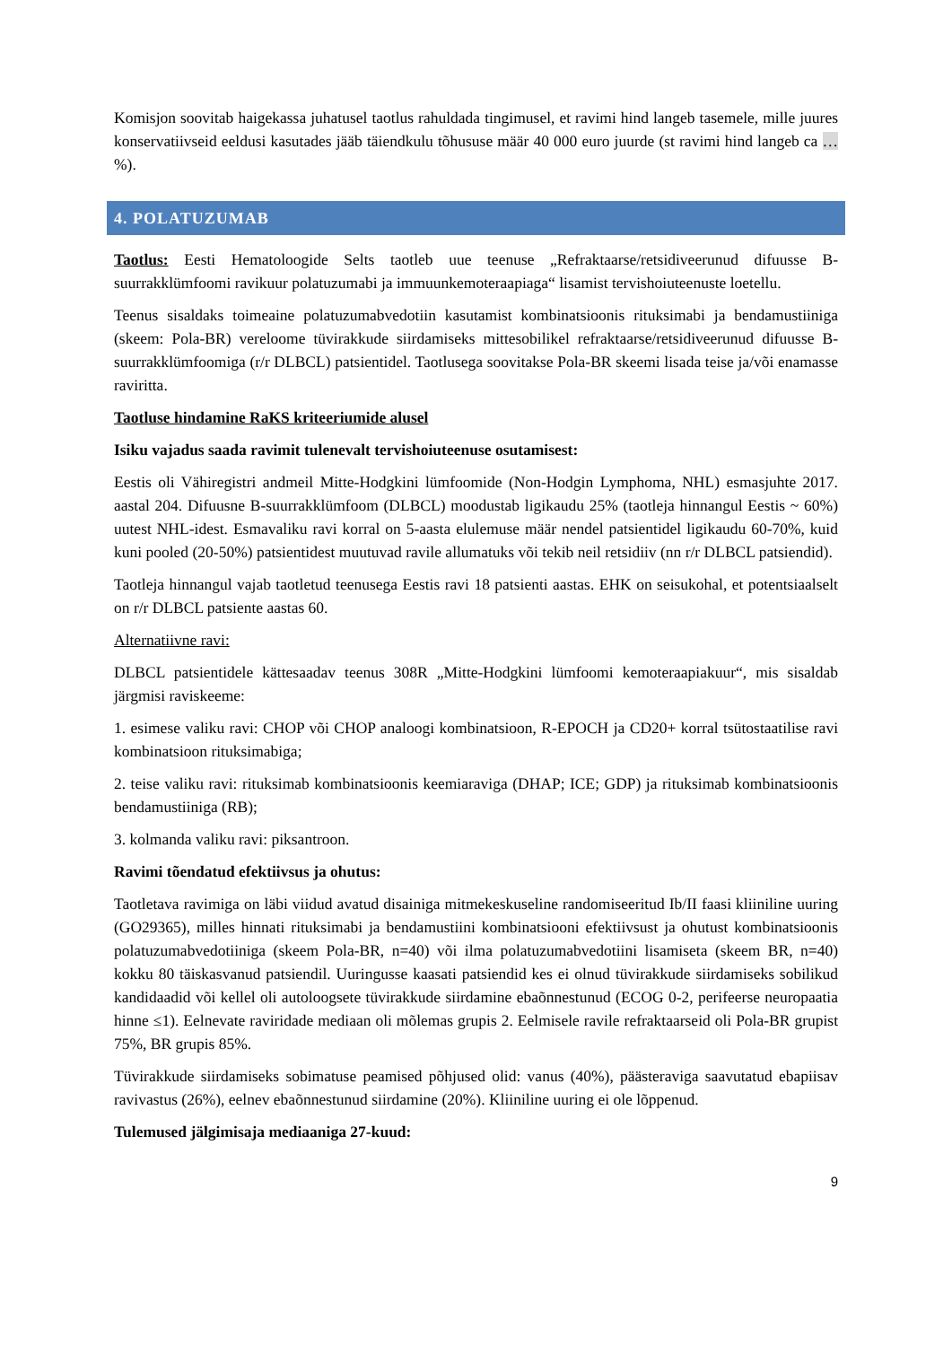Komisjon soovitab haigekassa juhatusel taotlus rahuldada tingimusel, et ravimi hind langeb tasemele, mille juures konservatiivseid eeldusi kasutades jääb täiendkulu tõhususe määr 40 000 euro juurde (st ravimi hind langeb ca …%).
4. POLATUZUMAB
Taotlus: Eesti Hematoloogide Selts taotleb uue teenuse „Refraktaarse/retsidiveerunud difuusse B-suurrakklümfoomi ravikuur polatuzumabi ja immuunkemoteraapiaga“ lisamist tervishoiuteenuste loetellu.
Teenus sisaldaks toimeaine polatuzumabvedotiin kasutamist kombinatsioonis rituksimabi ja bendamustiiniga (skeem: Pola-BR) vereloome tüvirakkude siirdamiseks mittesobilikel refraktaarse/retsidiveerunud difuusse B-suurrakklümfoomiga (r/r DLBCL) patsientidel. Taotlusega soovitakse Pola-BR skeemi lisada teise ja/või enamasse raviritta.
Taotluse hindamine RaKS kriteeriumide alusel
Isiku vajadus saada ravimit tulenevalt tervishoiuteenuse osutamisest:
Eestis oli Vähiregistri andmeil Mitte-Hodgkini lümfoomide (Non-Hodgin Lymphoma, NHL) esmasjuhte 2017. aastal 204. Difuusne B-suurrakklümfoom (DLBCL) moodustab ligikaudu 25% (taotleja hinnangul Eestis ~ 60%) uutest NHL-idest. Esmavaliku ravi korral on 5-aasta elulemuse määr nendel patsientidel ligikaudu 60-70%, kuid kuni pooled (20-50%) patsientidest muutuvad ravile allumatuks või tekib neil retsidiiv (nn r/r DLBCL patsiendid).
Taotleja hinnangul vajab taotletud teenusega Eestis ravi 18 patsienti aastas. EHK on seisukohal, et potentsiaalselt on r/r DLBCL patsiente aastas 60.
Alternatiivne ravi:
DLBCL patsientidele kättesaadav teenus 308R „Mitte-Hodgkini lümfoomi kemoteraapiakuur“, mis sisaldab järgmisi raviskeeme:
1. esimese valiku ravi: CHOP või CHOP analoogi kombinatsioon, R-EPOCH ja CD20+ korral tsütostaatilise ravi kombinatsioon rituksimabiga;
2. teise valiku ravi: rituksimab kombinatsioonis keemiaraviga (DHAP; ICE; GDP) ja rituksimab kombinatsioonis bendamustiiniga (RB);
3. kolmanda valiku ravi: piksantroon.
Ravimi tõendatud efektiivsus ja ohutus:
Taotletava ravimiga on läbi viidud avatud disainiga mitmekeskuseline randomiseeritud Ib/II faasi kliiniline uuring (GO29365), milles hinnati rituksimabi ja bendamustiini kombinatsiooni efektiivsust ja ohutust kombinatsioonis polatuzumabvedotiiniga (skeem Pola-BR, n=40) või ilma polatuzumabvedotiini lisamiseta (skeem BR, n=40) kokku 80 täiskasvanud patsiendil. Uuringusse kaasati patsiendid kes ei olnud tüvirakkude siirdamiseks sobilikud kandidaadid või kellel oli autoloogsete tüvirakkude siirdamine ebaõnnestunud (ECOG 0-2, perifeerse neuropaatia hinne ≤1). Eelnevate raviridade mediaan oli mõlemas grupis 2. Eelmisele ravile refraktaarseid oli Pola-BR grupist 75%, BR grupis 85%.
Tüvirakkude siirdamiseks sobimatuse peamised põhjused olid: vanus (40%), päästeraviga saavutatud ebapiisav ravivastus (26%), eelnev ebaõnnestunud siirdamine (20%). Kliiniline uuring ei ole lõppenud.
Tulemused jälgimisaja mediaaniga 27-kuud:
9